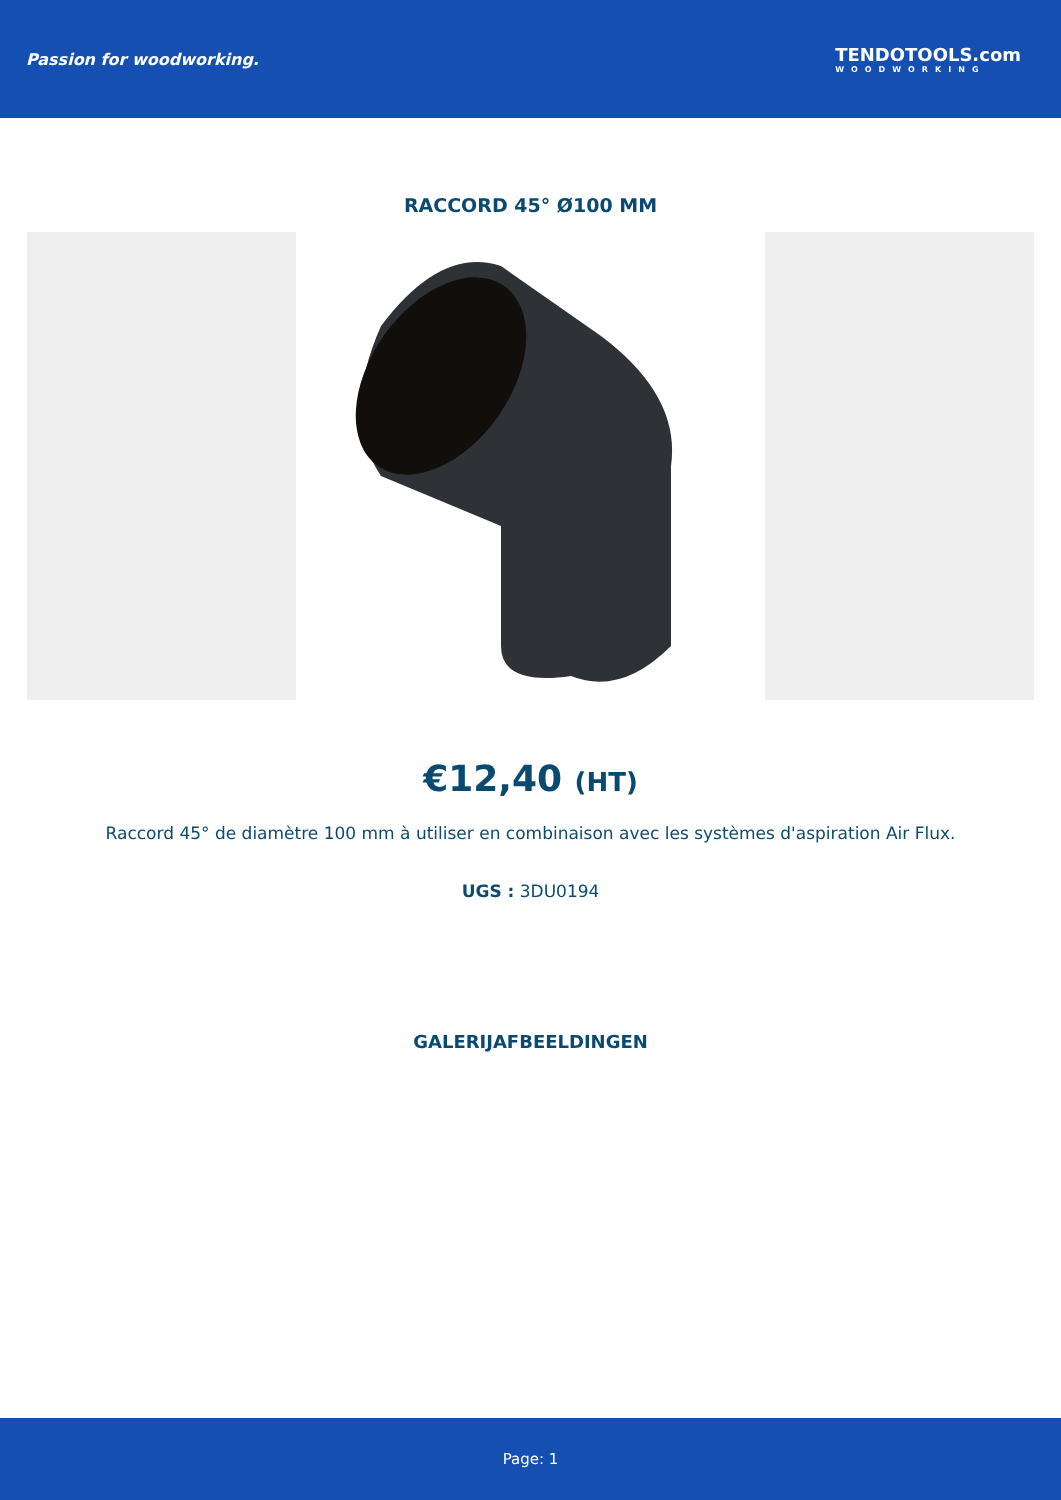Passion for woodworking. TENDOTOOLS.com
WOODWORKING
RACCORD 45° Ø100 MM
€12,40 (HT)
Raccord 45° de diamètre 100 mm à utiliser en combinaison avec les systèmes d'aspiration Air Flux.
UGS : 3DU0194
GALERIJAFBEELDINGEN
Page: 1